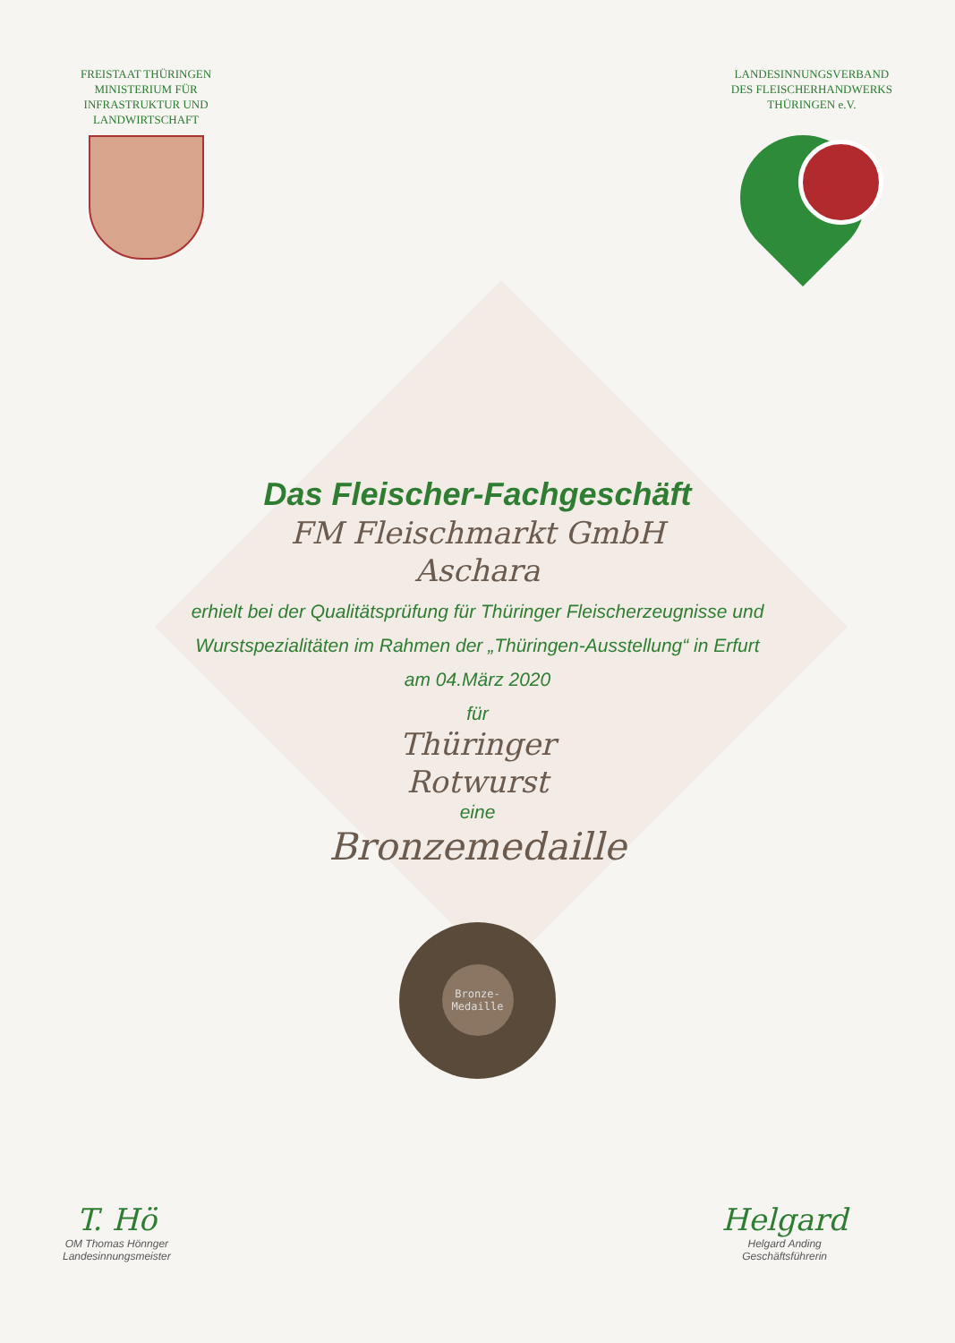FREISTAAT THÜRINGEN
MINISTERIUM FÜR
INFRASTRUKTUR UND
LANDWIRTSCHAFT
LANDESINNUNGSVERBAND
DES FLEISCHERHANDWERKS
THÜRINGEN e.V.
Das Fleischer-Fachgeschäft
FM Fleischmarkt GmbH
Aschara
erhielt bei der Qualitätsprüfung für Thüringer Fleischerzeugnisse und
Wurstspezialitäten im Rahmen der „Thüringen-Ausstellung“ in Erfurt
am 04.März 2020
für
Thüringer
Rotwurst
eine
Bronzemedaille
Bronze-
Medaille
T. Hö
OM Thomas Hönnger
Landesinnungsmeister
Helgard
Helgard Anding
Geschäftsführerin